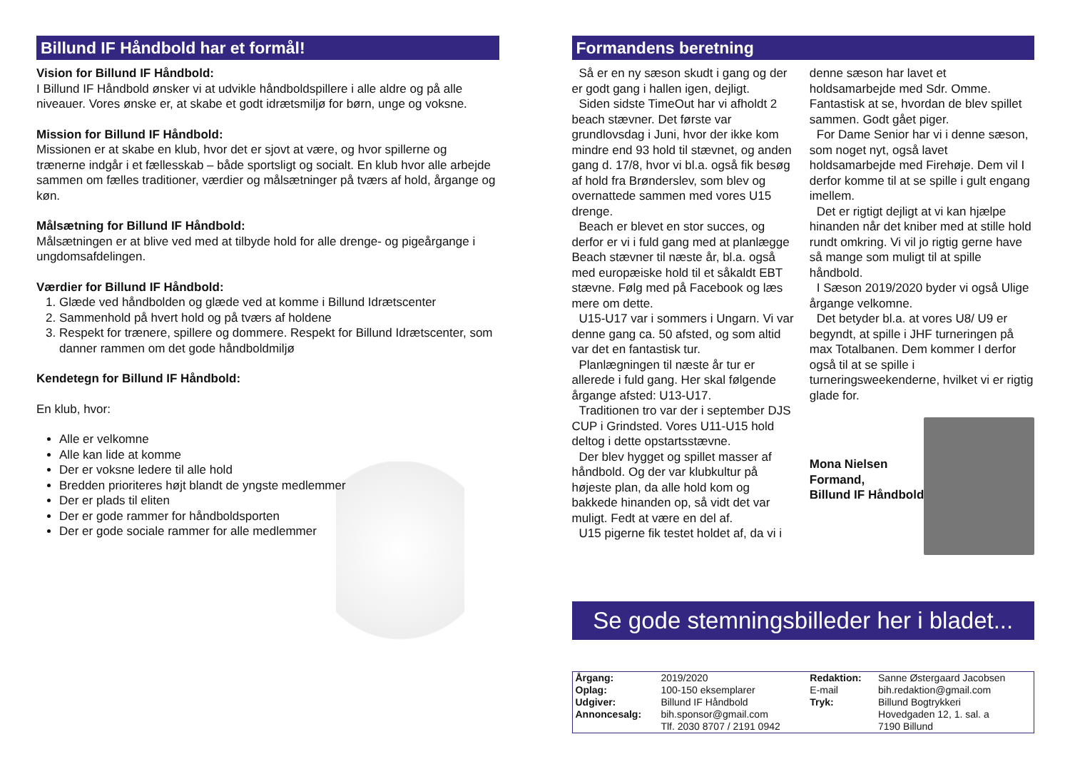Billund IF Håndbold har et formål!
Vision for Billund IF Håndbold:
I Billund IF Håndbold ønsker vi at udvikle håndboldspillere i alle aldre og på alle niveauer. Vores ønske er, at skabe et godt idrætsmiljø for børn, unge og voksne.
Mission for Billund IF Håndbold:
Missionen er at skabe en klub, hvor det er sjovt at være, og hvor spillerne og trænerne indgår i et fællesskab – både sportsligt og socialt. En klub hvor alle arbejde sammen om fælles traditioner, værdier og målsætninger på tværs af hold, årgange og køn.
Målsætning for Billund IF Håndbold:
Målsætningen er at blive ved med at tilbyde hold for alle drenge- og pigeårgange i ungdomsafdelingen.
Værdier for Billund IF Håndbold:
1. Glæde ved håndbolden og glæde ved at komme i Billund Idrætscenter
2. Sammenhold på hvert hold og på tværs af holdene
3. Respekt for trænere, spillere og dommere. Respekt for Billund Idrætscenter, som danner rammen om det gode håndboldmiljø
Kendetegn for Billund IF Håndbold:
En klub, hvor:
Alle er velkomne
Alle kan lide at komme
Der er voksne ledere til alle hold
Bredden prioriteres højt blandt de yngste medlemmer
Der er plads til eliten
Der er gode rammer for håndboldsporten
Der er gode sociale rammer for alle medlemmer
Formandens beretning
Så er en ny sæson skudt i gang og der er godt gang i hallen igen, dejligt.
Siden sidste TimeOut har vi afholdt 2 beach stævner. Det første var grundlovsdag i Juni, hvor der ikke kom mindre end 93 hold til stævnet, og anden gang d. 17/8, hvor vi bl.a. også fik besøg af hold fra Brønderslev, som blev og overnattede sammen med vores U15 drenge.
Beach er blevet en stor succes, og derfor er vi i fuld gang med at planlægge Beach stævner til næste år, bl.a. også med europæiske hold til et såkaldt EBT stævne. Følg med på Facebook og læs mere om dette.
U15-U17 var i sommers i Ungarn. Vi var denne gang ca. 50 afsted, og som altid var det en fantastisk tur.
Planlægningen til næste år tur er allerede i fuld gang. Her skal følgende årgange afsted: U13-U17.
Traditionen tro var der i september DJS CUP i Grindsted. Vores U11-U15 hold deltog i dette opstartsstævne.
Der blev hygget og spillet masser af håndbold. Og der var klubkultur på højeste plan, da alle hold kom og bakkede hinanden op, så vidt det var muligt. Fedt at være en del af.
U15 pigerne fik testet holdet af, da vi i
denne sæson har lavet et holdsamarbejde med Sdr. Omme. Fantastisk at se, hvordan de blev spillet sammen. Godt gået piger.
For Dame Senior har vi i denne sæson, som noget nyt, også lavet holdsamarbejde med Firehøje. Dem vil I derfor komme til at se spille i gult engang imellem.
Det er rigtigt dejligt at vi kan hjælpe hinanden når det kniber med at stille hold rundt omkring. Vi vil jo rigtig gerne have så mange som muligt til at spille håndbold.
I Sæson 2019/2020 byder vi også Ulige årgange velkomne.
Det betyder bl.a. at vores U8/ U9 er begyndt, at spille i JHF turneringen på max Totalbanen. Dem kommer I derfor også til at se spille i turneringsweekenderne, hvilket vi er rigtig glade for.
Mona Nielsen
Formand,
Billund IF Håndbold
Se gode stemningsbilleder her i bladet...
| Årgang: | 2019/2020 | Redaktion: | Sanne Østergaard Jacobsen |
| Oplag: | 100-150 eksemplarer | E-mail | bih.redaktion@gmail.com |
| Udgiver: | Billund IF Håndbold | Tryk: | Billund Bogtrykkeri |
| Annoncesalg: | bih.sponsor@gmail.com | | Hovedgaden 12, 1. sal. a |
| | Tlf. 2030 8707 / 2191 0942 | | 7190 Billund |